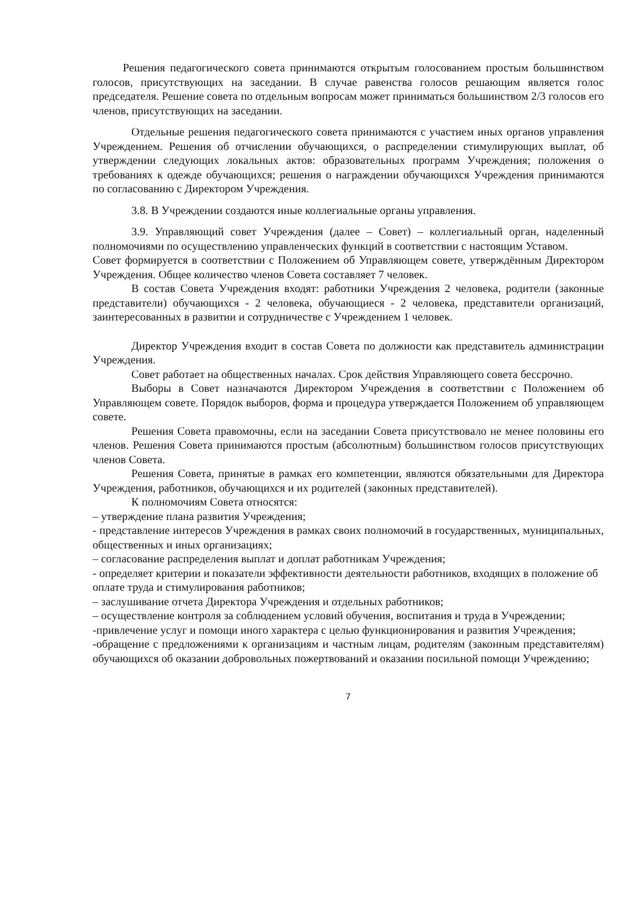Решения педагогического совета принимаются открытым голосованием простым большинством голосов, присутствующих на заседании. В случае равенства голосов решающим является голос председателя. Решение совета по отдельным вопросам может приниматься большинством 2/3 голосов его членов, присутствующих на заседании.
Отдельные решения педагогического совета принимаются с участием иных органов управления Учреждением. Решения об отчислении обучающихся, о распределении стимулирующих выплат, об утверждении следующих локальных актов: образовательных программ Учреждения; положения о требованиях к одежде обучающихся; решения о награждении обучающихся Учреждения принимаются по согласованию с Директором Учреждения.
3.8. В Учреждении создаются иные коллегиальные органы управления.
3.9. Управляющий совет Учреждения (далее – Совет) – коллегиальный орган, наделенный полномочиями по осуществлению управленческих функций в соответствии с настоящим Уставом.
Совет формируется в соответствии с Положением об Управляющем совете, утверждённым Директором Учреждения. Общее количество членов Совета составляет 7 человек.
В состав Совета Учреждения входят: работники Учреждения 2 человека, родители (законные представители) обучающихся - 2 человека, обучающиеся - 2 человека, представители организаций, заинтересованных в развитии и сотрудничестве с Учреждением 1 человек.
Директор Учреждения входит в состав Совета по должности как представитель администрации Учреждения.
Совет работает на общественных началах. Срок действия Управляющего совета бессрочно.
Выборы в Совет назначаются Директором Учреждения в соответствии с Положением об Управляющем совете. Порядок выборов, форма и процедура утверждается Положением об управляющем совете.
Решения Совета правомочны, если на заседании Совета присутствовало не менее половины его членов. Решения Совета принимаются простым (абсолютным) большинством голосов присутствующих членов Совета.
Решения Совета, принятые в рамках его компетенции, являются обязательными для Директора Учреждения, работников, обучающихся и их родителей (законных представителей).
К полномочиям Совета относятся:
– утверждение плана развития Учреждения;
- представление интересов Учреждения в рамках своих полномочий в государственных, муниципальных, общественных и иных организациях;
– согласование распределения выплат и доплат работникам Учреждения;
- определяет критерии и показатели эффективности деятельности работников, входящих в положение об оплате труда и стимулирования работников;
– заслушивание отчета Директора Учреждения и отдельных работников;
– осуществление контроля за соблюдением условий обучения, воспитания и труда в Учреждении;
-привлечение услуг и помощи иного характера с целью функционирования и развития Учреждения;
-обращение с предложениями к организациям и частным лицам, родителям (законным представителям) обучающихся об оказании добровольных пожертвований и оказании посильной помощи Учреждению;
7